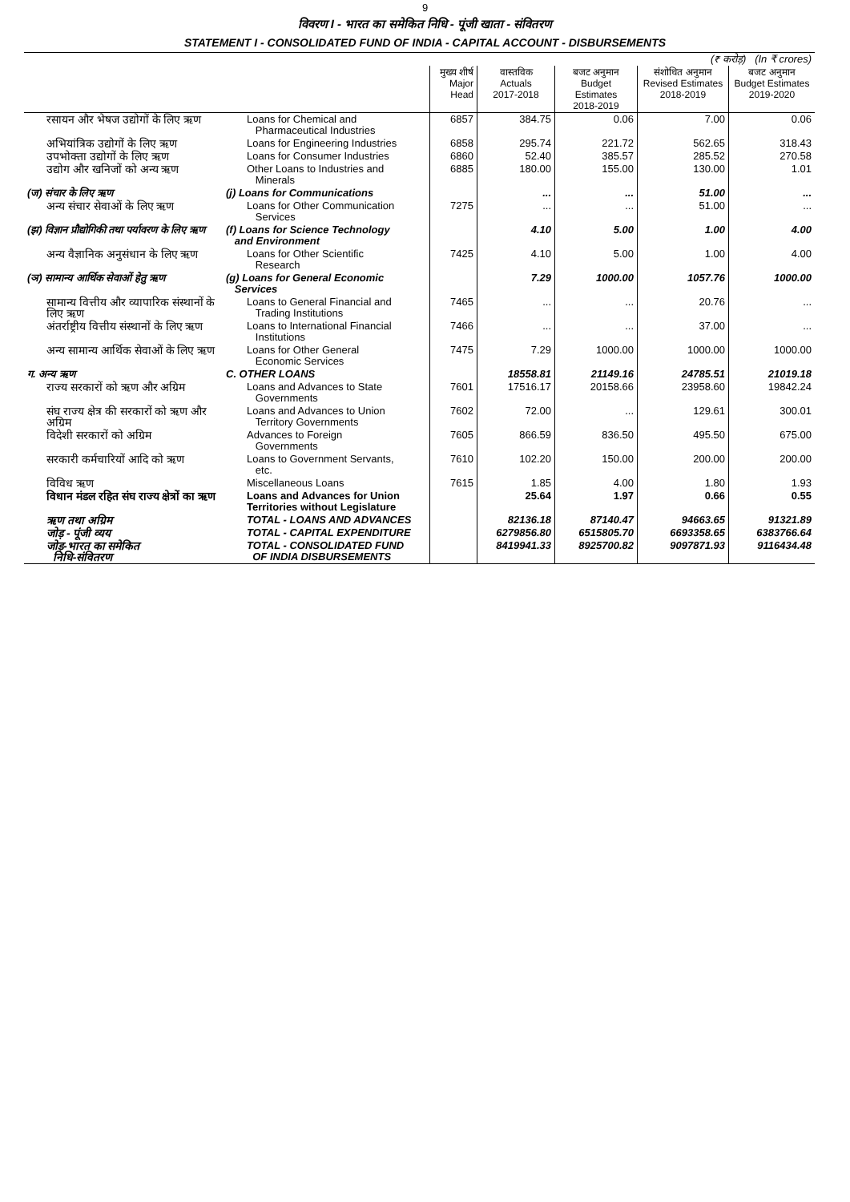9
विवरण I - भारत का समेकित निधि - पूंजी खाता - संवितरण
STATEMENT I - CONSOLIDATED FUND OF INDIA - CAPITAL ACCOUNT - DISBURSEMENTS
| (₹ करोड़) (In ₹ crores) | | | | | | |
| | | मुख्य शीर्ष Major Head | वास्तविक Actuals 2017-2018 | बजट अनुमान Budget Estimates 2018-2019 | संशोधित अनुमान Revised Estimates 2018-2019 | बजट अनुमान Budget Estimates 2019-2020 |
| रसायन और भेषज उद्योगों के लिए ऋण | Loans for Chemical and Pharmaceutical Industries | 6857 | 384.75 | 0.06 | 7.00 | 0.06 |
| अभियांत्रिक उद्योगों के लिए ऋण | Loans for Engineering Industries | 6858 | 295.74 | 221.72 | 562.65 | 318.43 |
| उपभोक्ता उद्योगों के लिए ऋण | Loans for Consumer Industries | 6860 | 52.40 | 385.57 | 285.52 | 270.58 |
| उद्योग और खनिजों को अन्य ऋण | Other Loans to Industries and Minerals | 6885 | 180.00 | 155.00 | 130.00 | 1.01 |
| (ज) संचार के लिए ऋण | (j) Loans for Communications | | ... | ... | 51.00 | ... |
| अन्य संचार सेवाओं के लिए ऋण | Loans for Other Communication Services | 7275 | ... | ... | 51.00 | ... |
| (झ) विज्ञान प्रौद्योगिकी तथा पर्यावरण के लिए ऋण | (f) Loans for Science Technology and Environment | | 4.10 | 5.00 | 1.00 | 4.00 |
| अन्य वैज्ञानिक अनुसंधान के लिए ऋण | Loans for Other Scientific Research | 7425 | 4.10 | 5.00 | 1.00 | 4.00 |
| (ञ) सामान्य आर्थिक सेवाओं हेतु ऋण | (g) Loans for General Economic Services | | 7.29 | 1000.00 | 1057.76 | 1000.00 |
| सामान्य वित्तीय और व्यापारिक संस्थानों के लिए ऋण | Loans to General Financial and Trading Institutions | 7465 | ... | ... | 20.76 | ... |
| अंतर्राष्ट्रीय वित्तीय संस्थानों के लिए ऋण | Loans to International Financial Institutions | 7466 | ... | ... | 37.00 | ... |
| अन्य सामान्य आर्थिक सेवाओं के लिए ऋण | Loans for Other General Economic Services | 7475 | 7.29 | 1000.00 | 1000.00 | 1000.00 |
| ग. अन्य ऋण | C. OTHER LOANS | | 18558.81 | 21149.16 | 24785.51 | 21019.18 |
| राज्य सरकारों को ऋण और अग्रिम | Loans and Advances to State Governments | 7601 | 17516.17 | 20158.66 | 23958.60 | 19842.24 |
| संघ राज्य क्षेत्र की सरकारों को ऋण और अग्रिम | Loans and Advances to Union Territory Governments | 7602 | 72.00 | ... | 129.61 | 300.01 |
| विदेशी सरकारों को अग्रिम | Advances to Foreign Governments | 7605 | 866.59 | 836.50 | 495.50 | 675.00 |
| सरकारी कर्मचारियों आदि को ऋण | Loans to Government Servants, etc. | 7610 | 102.20 | 150.00 | 200.00 | 200.00 |
| विविध ऋण | Miscellaneous Loans | 7615 | 1.85 | 4.00 | 1.80 | 1.93 |
| विधान मंडल रहित संघ राज्य क्षेत्रों का ऋण | Loans and Advances for Union Territories without Legislature | | 25.64 | 1.97 | 0.66 | 0.55 |
| ऋण तथा अग्रिम | TOTAL - LOANS AND ADVANCES | | 82136.18 | 87140.47 | 94663.65 | 91321.89 |
| जोड़ - पूंजी व्यय | TOTAL - CAPITAL EXPENDITURE | | 6279856.80 | 6515805.70 | 6693358.65 | 6383766.64 |
| जोड़-भारत का समेकित निधि-संवितरण | TOTAL - CONSOLIDATED FUND OF INDIA DISBURSEMENTS | | 8419941.33 | 8925700.82 | 9097871.93 | 9116434.48 |